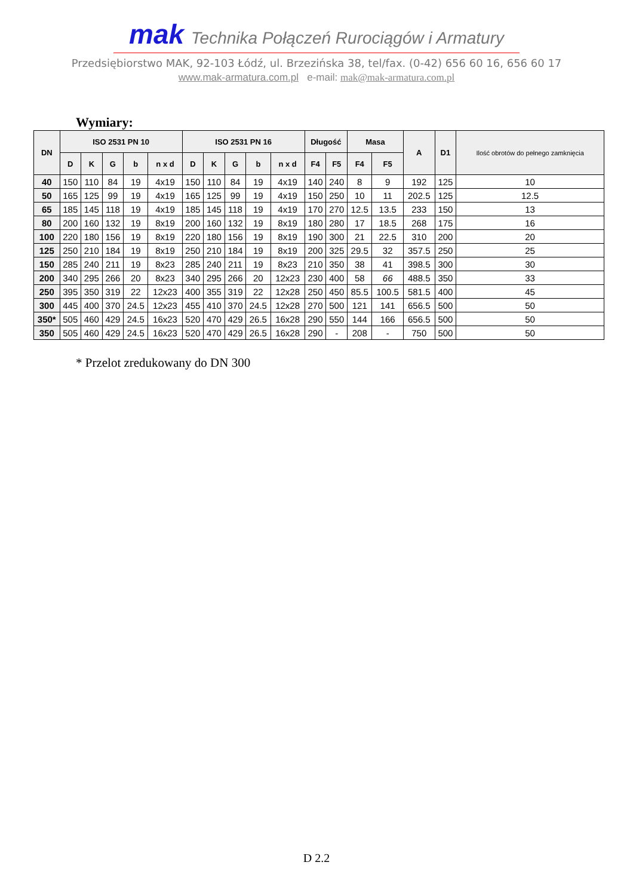mak Technika Połączeń Rurociągów i Armatury
Przedsiębiorstwo MAK, 92-103 Łódź, ul. Brzezińska 38, tel/fax. (0-42) 656 60 16, 656 60 17
www.mak-armatura.com.pl e-mail: mak@mak-armatura.com.pl
Wymiary:
| DN | ISO 2531 PN 10 | | | | | ISO 2531 PN 16 | | | | | Długość | | Masa | | A | D1 | Ilość obrotów do pełnego zamknięcia |
| --- | --- | --- | --- | --- | --- | --- | --- | --- | --- | --- | --- | --- | --- | --- | --- | --- | --- |
| | D | K | G | b | n x d | D | K | G | b | n x d | F4 | F5 | F4 | F5 | | | |
| 40 | 150 | 110 | 84 | 19 | 4x19 | 150 | 110 | 84 | 19 | 4x19 | 140 | 240 | 8 | 9 | 192 | 125 | 10 |
| 50 | 165 | 125 | 99 | 19 | 4x19 | 165 | 125 | 99 | 19 | 4x19 | 150 | 250 | 10 | 11 | 202.5 | 125 | 12.5 |
| 65 | 185 | 145 | 118 | 19 | 4x19 | 185 | 145 | 118 | 19 | 4x19 | 170 | 270 | 12.5 | 13.5 | 233 | 150 | 13 |
| 80 | 200 | 160 | 132 | 19 | 8x19 | 200 | 160 | 132 | 19 | 8x19 | 180 | 280 | 17 | 18.5 | 268 | 175 | 16 |
| 100 | 220 | 180 | 156 | 19 | 8x19 | 220 | 180 | 156 | 19 | 8x19 | 190 | 300 | 21 | 22.5 | 310 | 200 | 20 |
| 125 | 250 | 210 | 184 | 19 | 8x19 | 250 | 210 | 184 | 19 | 8x19 | 200 | 325 | 29.5 | 32 | 357.5 | 250 | 25 |
| 150 | 285 | 240 | 211 | 19 | 8x23 | 285 | 240 | 211 | 19 | 8x23 | 210 | 350 | 38 | 41 | 398.5 | 300 | 30 |
| 200 | 340 | 295 | 266 | 20 | 8x23 | 340 | 295 | 266 | 20 | 12x23 | 230 | 400 | 58 | 66 | 488.5 | 350 | 33 |
| 250 | 395 | 350 | 319 | 22 | 12x23 | 400 | 355 | 319 | 22 | 12x28 | 250 | 450 | 85.5 | 100.5 | 581.5 | 400 | 45 |
| 300 | 445 | 400 | 370 | 24.5 | 12x23 | 455 | 410 | 370 | 24.5 | 12x28 | 270 | 500 | 121 | 141 | 656.5 | 500 | 50 |
| 350* | 505 | 460 | 429 | 24.5 | 16x23 | 520 | 470 | 429 | 26.5 | 16x28 | 290 | 550 | 144 | 166 | 656.5 | 500 | 50 |
| 350 | 505 | 460 | 429 | 24.5 | 16x23 | 520 | 470 | 429 | 26.5 | 16x28 | 290 | - | 208 | - | 750 | 500 | 50 |
* Przelot zredukowany do DN 300
D 2.2